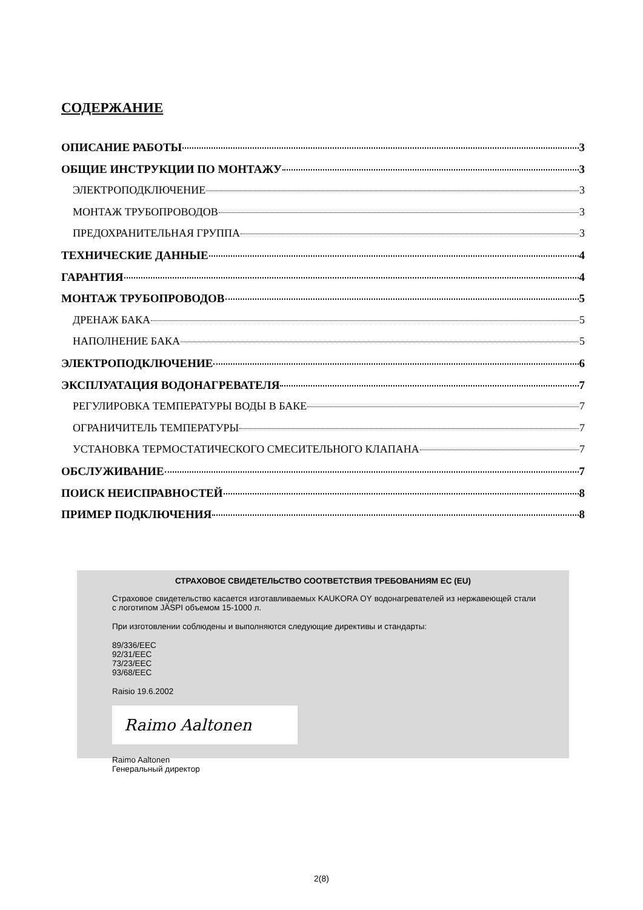СОДЕРЖАНИЕ
ОПИСАНИЕ РАБОТЫ 3
ОБЩИЕ ИНСТРУКЦИИ ПО МОНТАЖУ 3
ЭЛЕКТРОПОДКЛЮЧЕНИЕ 3
МОНТАЖ ТРУБОПРОВОДОВ 3
ПРЕДОХРАНИТЕЛЬНАЯ ГРУППА 3
ТЕХНИЧЕСКИЕ ДАННЫЕ 4
ГАРАНТИЯ 4
МОНТАЖ ТРУБОПРОВОДОВ 5
ДРЕНАЖ БАКА 5
НАПОЛНЕНИЕ БАКА 5
ЭЛЕКТРОПОДКЛЮЧЕНИЕ 6
ЭКСПЛУАТАЦИЯ ВОДОНАГРЕВАТЕЛЯ 7
РЕГУЛИРОВКА ТЕМПЕРАТУРЫ ВОДЫ В БАКЕ 7
ОГРАНИЧИТЕЛЬ ТЕМПЕРАТУРЫ 7
УСТАНОВКА ТЕРМОСТАТИЧЕСКОГО СМЕСИТЕЛЬНОГО КЛАПАНА 7
ОБСЛУЖИВАНИЕ 7
ПОИСК НЕИСПРАВНОСТЕЙ 8
ПРИМЕР ПОДКЛЮЧЕНИЯ 8
СТРАХОВОЕ СВИДЕТЕЛЬСТВО СООТВЕТСТВИЯ ТРЕБОВАНИЯМ ЕС (EU)
Страховое свидетельство касается изготавливаемых KAUKORA OY водонагревателей из нержавеющей стали с логотипом JÄSPI объемом 15-1000 л.
При изготовлении соблюдены и выполняются следующие директивы и стандарты:
89/336/EEC
92/31/EEC
73/23/EEC
93/68/EEC
Raisio 19.6.2002
Raimo Aaltonen
Raimo Aaltonen
Генеральный директор
2(8)